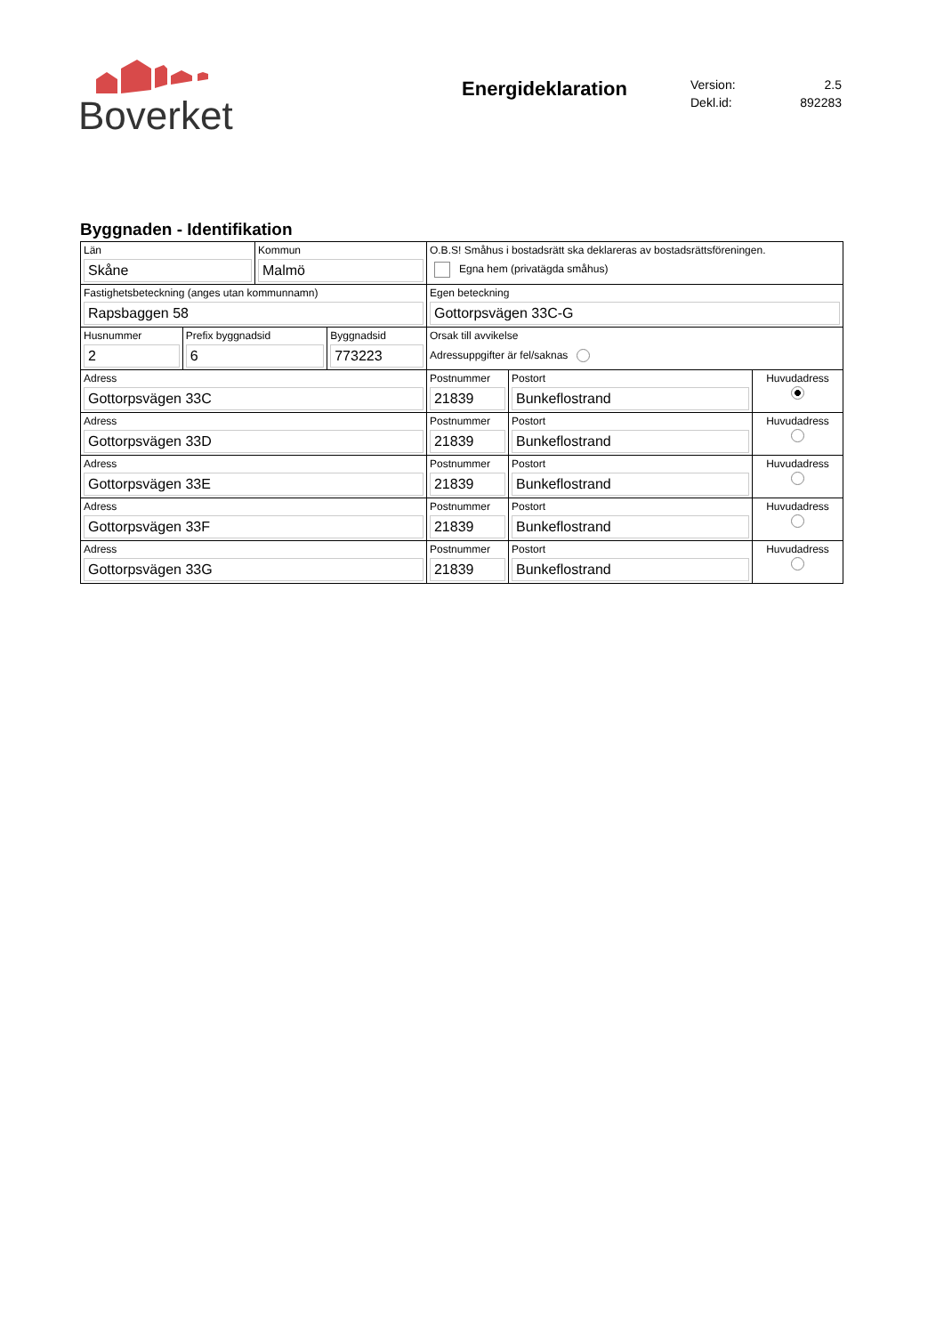Boverket
Energideklaration
Version: 2.5
Dekl.id: 892283
Byggnaden - Identifikation
| Län Skåne | | Kommun Malmö | | O.B.S! Småhus i bostadsrätt ska deklareras av bostadsrättsföreningen. Egna hem (privatägda småhus) | | |
| Fastighetsbeteckning (anges utan kommunnamn) Rapsbaggen 58 | | | | Egen beteckning Gottorpsvägen 33C-G | | |
| Husnummer 2 | Prefix byggnadsid 6 | | Byggnadsid 773223 | Orsak till avvikelse Adressuppgifter är fel/saknas | | |
| Adress Gottorpsvägen 33C | | | | Postnummer 21839 | Postort Bunkeflostrand | Huvudadress |
| Adress Gottorpsvägen 33D | | | | Postnummer 21839 | Postort Bunkeflostrand | Huvudadress |
| Adress Gottorpsvägen 33E | | | | Postnummer 21839 | Postort Bunkeflostrand | Huvudadress |
| Adress Gottorpsvägen 33F | | | | Postnummer 21839 | Postort Bunkeflostrand | Huvudadress |
| Adress Gottorpsvägen 33G | | | | Postnummer 21839 | Postort Bunkeflostrand | Huvudadress |